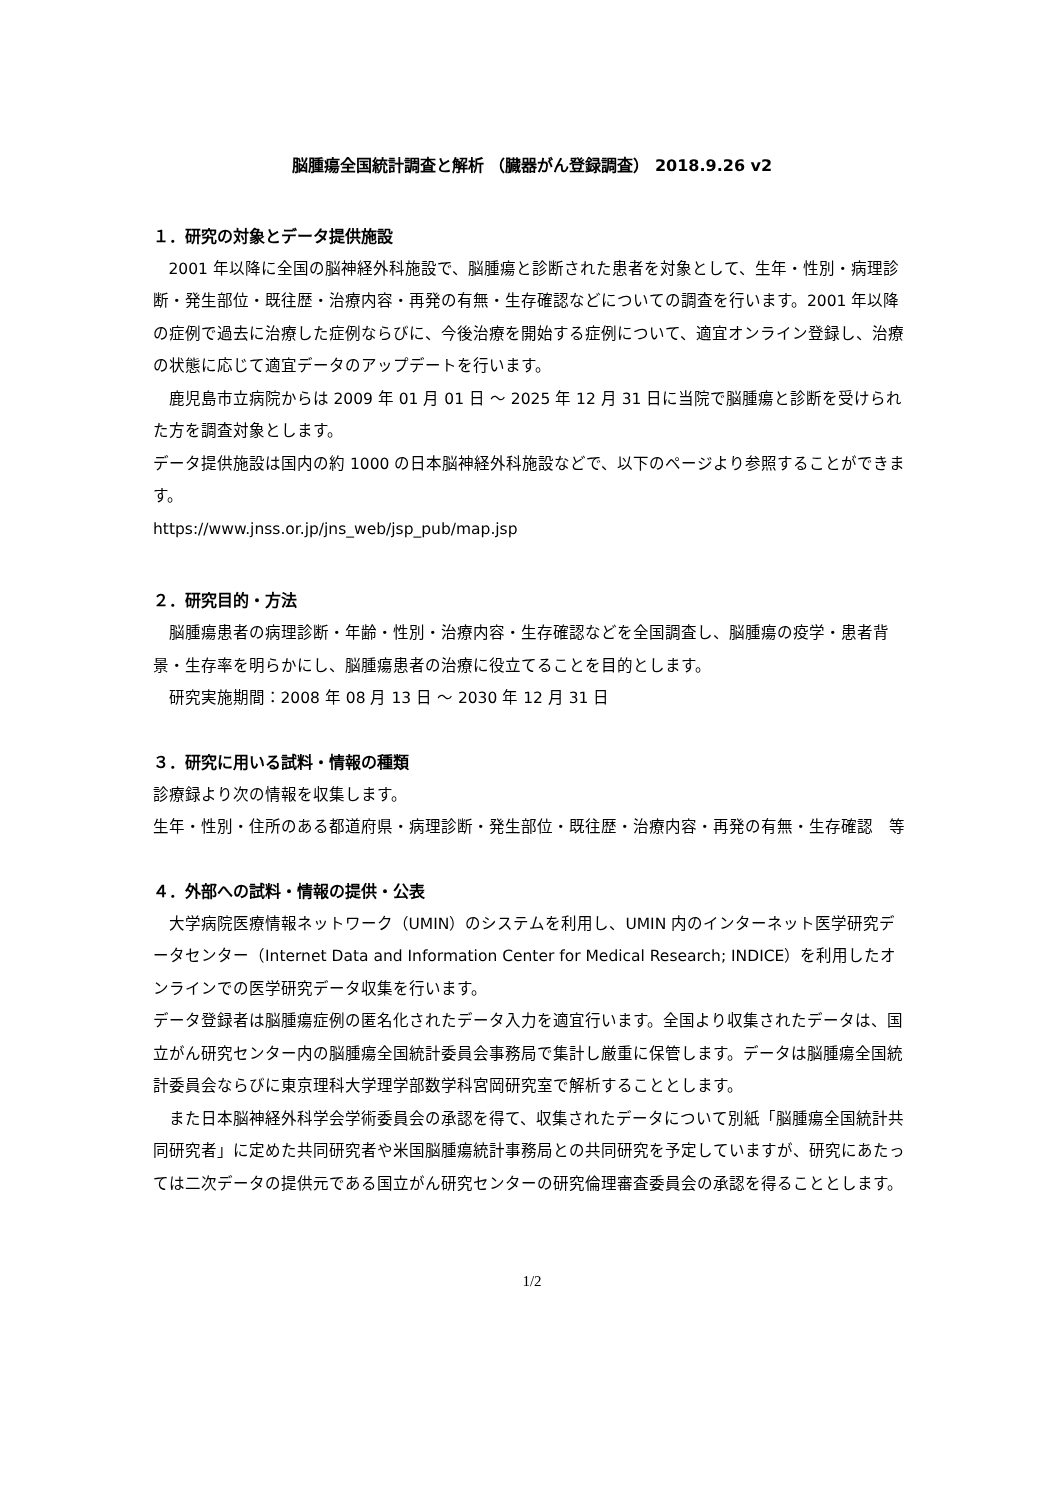脳腫瘍全国統計調査と解析 （臓器がん登録調査） 2018.9.26 v2
１．研究の対象とデータ提供施設
2001 年以降に全国の脳神経外科施設で、脳腫瘍と診断された患者を対象として、生年・性別・病理診断・発生部位・既往歴・治療内容・再発の有無・生存確認などについての調査を行います。2001 年以降の症例で過去に治療した症例ならびに、今後治療を開始する症例について、適宜オンライン登録し、治療の状態に応じて適宜データのアップデートを行います。
鹿児島市立病院からは 2009 年 01 月 01 日 ～ 2025 年 12 月 31 日に当院で脳腫瘍と診断を受けられた方を調査対象とします。
データ提供施設は国内の約 1000 の日本脳神経外科施設などで、以下のページより参照することができます。
https://www.jnss.or.jp/jns_web/jsp_pub/map.jsp
２．研究目的・方法
脳腫瘍患者の病理診断・年齢・性別・治療内容・生存確認などを全国調査し、脳腫瘍の疫学・患者背景・生存率を明らかにし、脳腫瘍患者の治療に役立てることを目的とします。
研究実施期間：2008 年 08 月 13 日 ～ 2030 年 12 月 31 日
３．研究に用いる試料・情報の種類
診療録より次の情報を収集します。
生年・性別・住所のある都道府県・病理診断・発生部位・既往歴・治療内容・再発の有無・生存確認　等
４．外部への試料・情報の提供・公表
大学病院医療情報ネットワーク（UMIN）のシステムを利用し、UMIN 内のインターネット医学研究データセンター（Internet Data and Information Center for Medical Research; INDICE）を利用したオンラインでの医学研究データ収集を行います。
データ登録者は脳腫瘍症例の匿名化されたデータ入力を適宜行います。全国より収集されたデータは、国立がん研究センター内の脳腫瘍全国統計委員会事務局で集計し厳重に保管します。データは脳腫瘍全国統計委員会ならびに東京理科大学理学部数学科宮岡研究室で解析することとします。
また日本脳神経外科学会学術委員会の承認を得て、収集されたデータについて別紙「脳腫瘍全国統計共同研究者」に定めた共同研究者や米国脳腫瘍統計事務局との共同研究を予定していますが、研究にあたっては二次データの提供元である国立がん研究センターの研究倫理審査委員会の承認を得ることとします。
1/2